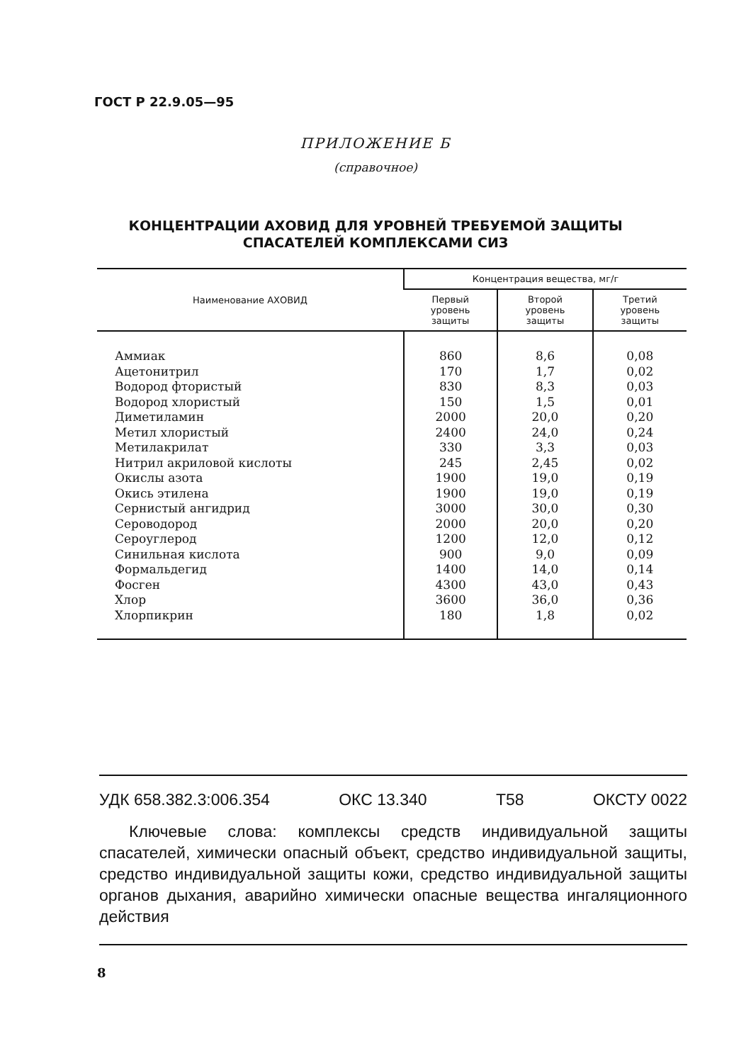ГОСТ Р 22.9.05—95
ПРИЛОЖЕНИЕ Б
(справочное)
КОНЦЕНТРАЦИИ АХОВИД ДЛЯ УРОВНЕЙ ТРЕБУЕМОЙ ЗАЩИТЫ
СПАСАТЕЛЕЙ КОМПЛЕКСАМИ СИЗ
| Наименование АХОВИД | Концентрация вещества, мг/г | | |
| --- | --- | --- | --- |
| | Первый уровень защиты | Второй уровень защиты | Третий уровень защиты |
| Аммиак Ацетонитрил Водород фтористый Водород хлористый Диметиламин Метил хлористый Метилакрилат Нитрил акриловой кислоты Окислы азота Окись этилена Сернистый ангидрид Сероводород Сероуглерод Синильная кислота Формальдегид Фосген Хлор Хлорпикрин | 860 170 830 150 2000 2400 330 245 1900 1900 3000 2000 1200 900 1400 4300 3600 180 | 8,6 1,7 8,3 1,5 20,0 24,0 3,3 2,45 19,0 19,0 30,0 20,0 12,0 9,0 14,0 43,0 36,0 1,8 | 0,08 0,02 0,03 0,01 0,20 0,24 0,03 0,02 0,19 0,19 0,30 0,20 0,12 0,09 0,14 0,43 0,36 0,02 |
УДК 658.382.3:006.354 ОКС 13.340 Т58 ОКСТУ 0022
Ключевые слова: комплексы средств индивидуальной защиты спасателей, химически опасный объект, средство индивидуальной защиты, средство индивидуальной защиты кожи, средство индивидуальной защиты органов дыхания, аварийно химически опасные вещества ингаляционного действия
8